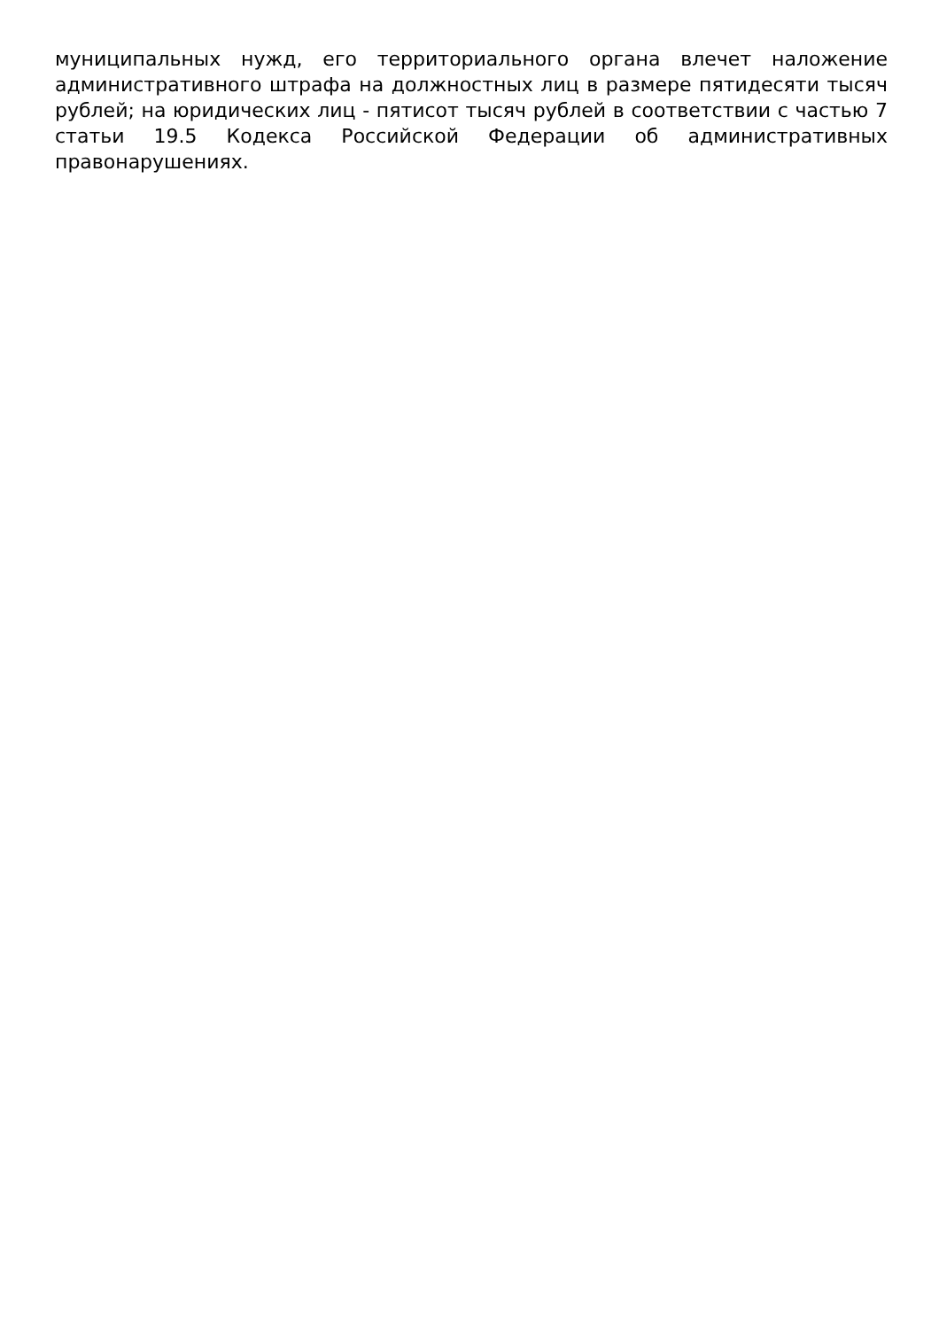муниципальных нужд, его территориального органа влечет наложение административного штрафа на должностных лиц в размере пятидесяти тысяч рублей; на юридических лиц - пятисот тысяч рублей в соответствии с частью 7 статьи 19.5 Кодекса Российской Федерации об административных правонарушениях.